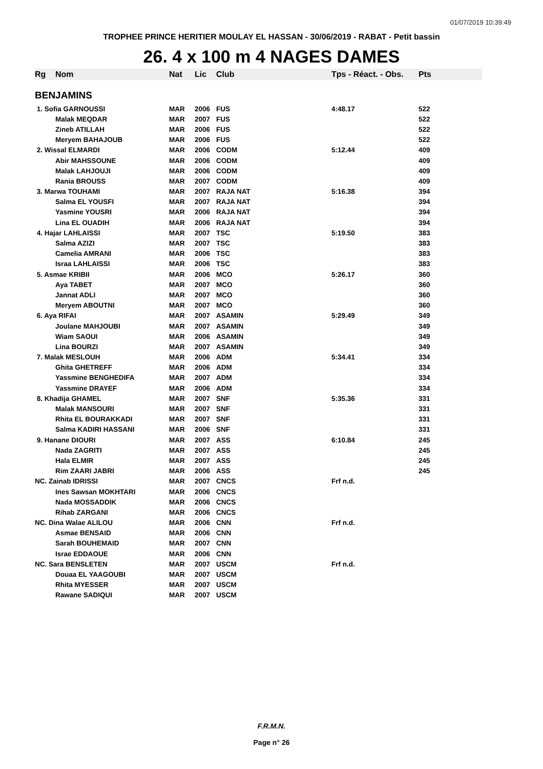01/07/2019 10:39:49
TROPHEE PRINCE HERITIER MOULAY EL HASSAN - 30/06/2019 - RABAT - Petit bassin
26. 4 x 100 m 4 NAGES DAMES
| Rg | Nom | Nat | Lic | Club | Tps - Réact. - Obs. | Pts |
| --- | --- | --- | --- | --- | --- | --- |
| BENJAMINS | | | | | | |
| 1. Sofia GARNOUSSI | | MAR | 2006 | FUS | 4:48.17 | 522 |
| | Malak MEQDAR | MAR | 2007 | FUS | | 522 |
| | Zineb ATILLAH | MAR | 2006 | FUS | | 522 |
| | Meryem BAHAJOUB | MAR | 2006 | FUS | | 522 |
| 2. Wissal ELMARDI | | MAR | 2006 | CODM | 5:12.44 | 409 |
| | Abir MAHSSOUNE | MAR | 2006 | CODM | | 409 |
| | Malak LAHJOUJI | MAR | 2006 | CODM | | 409 |
| | Rania BROUSS | MAR | 2007 | CODM | | 409 |
| 3. Marwa TOUHAMI | | MAR | 2007 | RAJA NAT | 5:16.38 | 394 |
| | Salma EL YOUSFI | MAR | 2007 | RAJA NAT | | 394 |
| | Yasmine YOUSRI | MAR | 2006 | RAJA NAT | | 394 |
| | Lina EL OUADIH | MAR | 2006 | RAJA NAT | | 394 |
| 4. Hajar LAHLAISSI | | MAR | 2007 | TSC | 5:19.50 | 383 |
| | Salma AZIZI | MAR | 2007 | TSC | | 383 |
| | Camelia AMRANI | MAR | 2006 | TSC | | 383 |
| | Israa LAHLAISSI | MAR | 2006 | TSC | | 383 |
| 5. Asmae KRIBII | | MAR | 2006 | MCO | 5:26.17 | 360 |
| | Aya TABET | MAR | 2007 | MCO | | 360 |
| | Jannat ADLI | MAR | 2007 | MCO | | 360 |
| | Meryem ABOUTNI | MAR | 2007 | MCO | | 360 |
| 6. Aya RIFAI | | MAR | 2007 | ASAMIN | 5:29.49 | 349 |
| | Joulane MAHJOUBI | MAR | 2007 | ASAMIN | | 349 |
| | Wiam SAOUI | MAR | 2006 | ASAMIN | | 349 |
| | Lina BOURZI | MAR | 2007 | ASAMIN | | 349 |
| 7. Malak MESLOUH | | MAR | 2006 | ADM | 5:34.41 | 334 |
| | Ghita GHETREFF | MAR | 2006 | ADM | | 334 |
| | Yassmine BENGHEDIFA | MAR | 2007 | ADM | | 334 |
| | Yassmine DRAYEF | MAR | 2006 | ADM | | 334 |
| 8. Khadija GHAMEL | | MAR | 2007 | SNF | 5:35.36 | 331 |
| | Malak MANSOURI | MAR | 2007 | SNF | | 331 |
| | Rhita EL BOURAKKADI | MAR | 2007 | SNF | | 331 |
| | Salma KADIRI HASSANI | MAR | 2006 | SNF | | 331 |
| 9. Hanane DIOURI | | MAR | 2007 | ASS | 6:10.84 | 245 |
| | Nada ZAGRITI | MAR | 2007 | ASS | | 245 |
| | Hala ELMIR | MAR | 2007 | ASS | | 245 |
| | Rim ZAARI JABRI | MAR | 2006 | ASS | | 245 |
| NC. Zainab IDRISSI | | MAR | 2007 | CNCS | Frf n.d. | |
| | Ines Sawsan MOKHTARI | MAR | 2006 | CNCS | | |
| | Nada MOSSADDIK | MAR | 2006 | CNCS | | |
| | Rihab ZARGANI | MAR | 2006 | CNCS | | |
| NC. Dina Walae ALILOU | | MAR | 2006 | CNN | Frf n.d. | |
| | Asmae BENSAID | MAR | 2006 | CNN | | |
| | Sarah BOUHEMAID | MAR | 2007 | CNN | | |
| | Israe EDDAOUE | MAR | 2006 | CNN | | |
| NC. Sara BENSLETEN | | MAR | 2007 | USCM | Frf n.d. | |
| | Douaa EL YAAGOUBI | MAR | 2007 | USCM | | |
| | Rhita MYESSER | MAR | 2007 | USCM | | |
| | Rawane SADIQUI | MAR | 2007 | USCM | | |
F.R.M.N.
Page n° 26